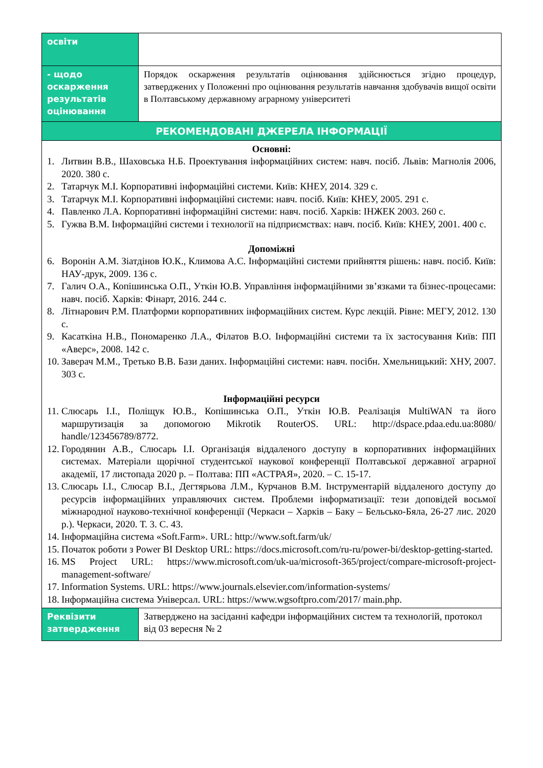| освіти | |
| - щодо оскарження результатів оцінювання | Порядок оскарження результатів оцінювання здійснюється згідно процедур, затверджених у Положенні про оцінювання результатів навчання здобувачів вищої освіти в Полтавському державному аграрному університеті |
| РЕКОМЕНДОВАНІ ДЖЕРЕЛА ІНФОРМАЦІЇ | |
| Основні: 1. Литвин В.В., Шаховська Н.Б. Проектування інформаційних систем: навч. посіб. Львів: Магнолія 2006, 2020. 380 с. 2. Татарчук М.І. Корпоративні інформаційні системи. Київ: КНЕУ, 2014. 329 с. 3. Татарчук М.І. Корпоративні інформаційні системи: навч. посіб. Київ: КНЕУ, 2005. 291 с. 4. Павленко Л.А. Корпоративні інформаційні системи: навч. посіб. Харків: ІНЖЕК 2003. 260 с. 5. Гужва В.М. Інформаційні системи і технології на підприємствах: навч. посіб. Київ: КНЕУ, 2001. 400 с. Допоміжні 6. Воронін А.М. Зіатдінов Ю.К., Климова А.С. Інформаційні системи прийняття рішень: навч. посіб. Київ: НАУ-друк, 2009. 136 с. 7. Галич О.А., Копішинська О.П., Уткін Ю.В. Управління інформаційними зв’язками та бізнес-процесами: навч. посіб. Харків: Фінарт, 2016. 244 с. 8. Літнарович Р.М. Платформи корпоративних інформаційних систем. Курс лекцій. Рівне: МЕГУ, 2012. 130 с. 9. Касаткіна Н.В., Пономаренко Л.А., Філатов В.О. Інформаційні системи та їх застосування Київ: ПП «Аверс», 2008. 142 с. 10. Заверач М.М., Третько В.В. Бази даних. Інформаційні системи: навч. посібн. Хмельницький: ХНУ, 2007. 303 с. Інформаційні ресурси 11. Слюсарь І.І., Поліщук Ю.В., Копішинська О.П., Уткін Ю.В. Реалізація MultiWAN та його маршрутизація за допомогою Mikrotik RouterOS. URL: http://dspace.pdaa.edu.ua:8080/ handle/123456789/8772. 12. Городянин А.В., Слюсарь І.І. Організація віддаленого доступу в корпоративних інформаційних системах. Матеріали щорічної студентської наукової конференції Полтавської державної аграрної академії, 17 листопада 2020 р. – Полтава: ПП «АСТРАЯ», 2020. – С. 15-17. 13. Слюсарь І.І., Слюсар В.І., Дегтярьова Л.М., Курчанов В.М. Інструментарій віддаленого доступу до ресурсів інформаційних управляючих систем. Проблеми інформатизації: тези доповідей восьмої міжнародної науково-технічної конференції (Черкаси – Харків – Баку – Бельсько-Бяла, 26-27 лис. 2020 р.). Черкаси, 2020. Т. 3. С. 43. 14. Інформаційна система «Soft.Farm». URL: http://www.soft.farm/uk/ 15. Початок роботи з Power BI Desktop URL: https://docs.microsoft.com/ru-ru/power-bi/desktop-getting-started. 16. MS Project URL: https://www.microsoft.com/uk-ua/microsoft-365/project/compare-microsoft-project-management-software/ 17. Information Systems. URL: https://www.journals.elsevier.com/information-systems/ 18. Інформаційна система Універсал. URL: https://www.wgsoftpro.com/2017/ main.php. | |
| Реквізити затвердження | Затверджено на засіданні кафедри інформаційних систем та технологій, протокол від 03 вересня № 2 |